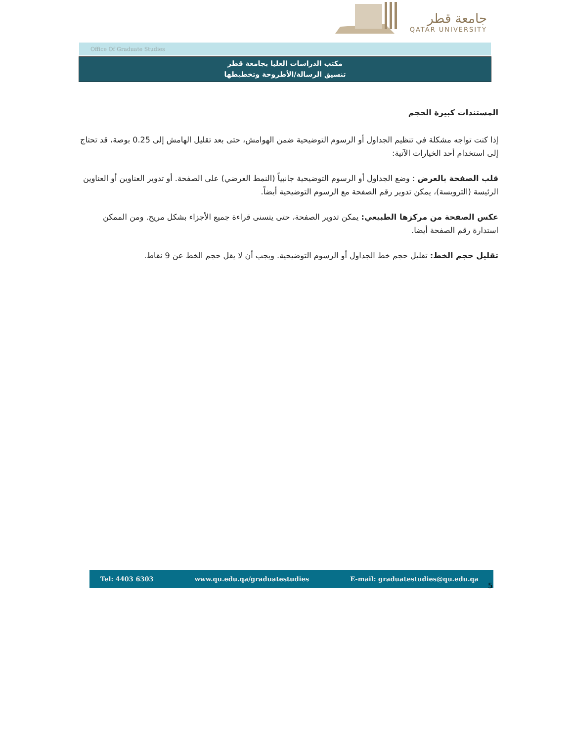جامعة قطر
QATAR UNIVERSITY
Office Of Graduate Studies
مكتب الدراسات العليا بجامعة قطر
تنسيق الرسالة/الأطروحة وتخطيطها
المستندات كبيرة الحجم
إذا كنت تواجه مشكلة في تنظيم الجداول أو الرسوم التوضيحية ضمن الهوامش، حتى بعد تقليل الهامش إلى 0.25 بوصة، قد تحتاج إلى استخدام أحد الخيارات الآتية:
قلب الصفحة بالعرض : وضع الجداول أو الرسوم التوضيحية جانبياً (النمط العرضي) على الصفحة. أو تدوير العناوين أو العناوين الرئيسة (الترويسة)، يمكن تدوير رقم الصفحة مع الرسوم التوضيحية أيضاً.
عكس الصفحة من مركزها الطبيعي: يمكن تدوير الصفحة، حتى يتسنى قراءة جميع الأجزاء بشكل مريح. ومن الممكن استدارة رقم الصفحة أيضا.
تقليل حجم الخط: تقليل حجم خط الجداول أو الرسوم التوضيحية. ويجب أن لا يقل حجم الخط عن 9 نقاط.
Tel: 4403 6303 www.qu.edu.qa/graduatestudies E-mail: graduatestudies@qu.edu.qa
5